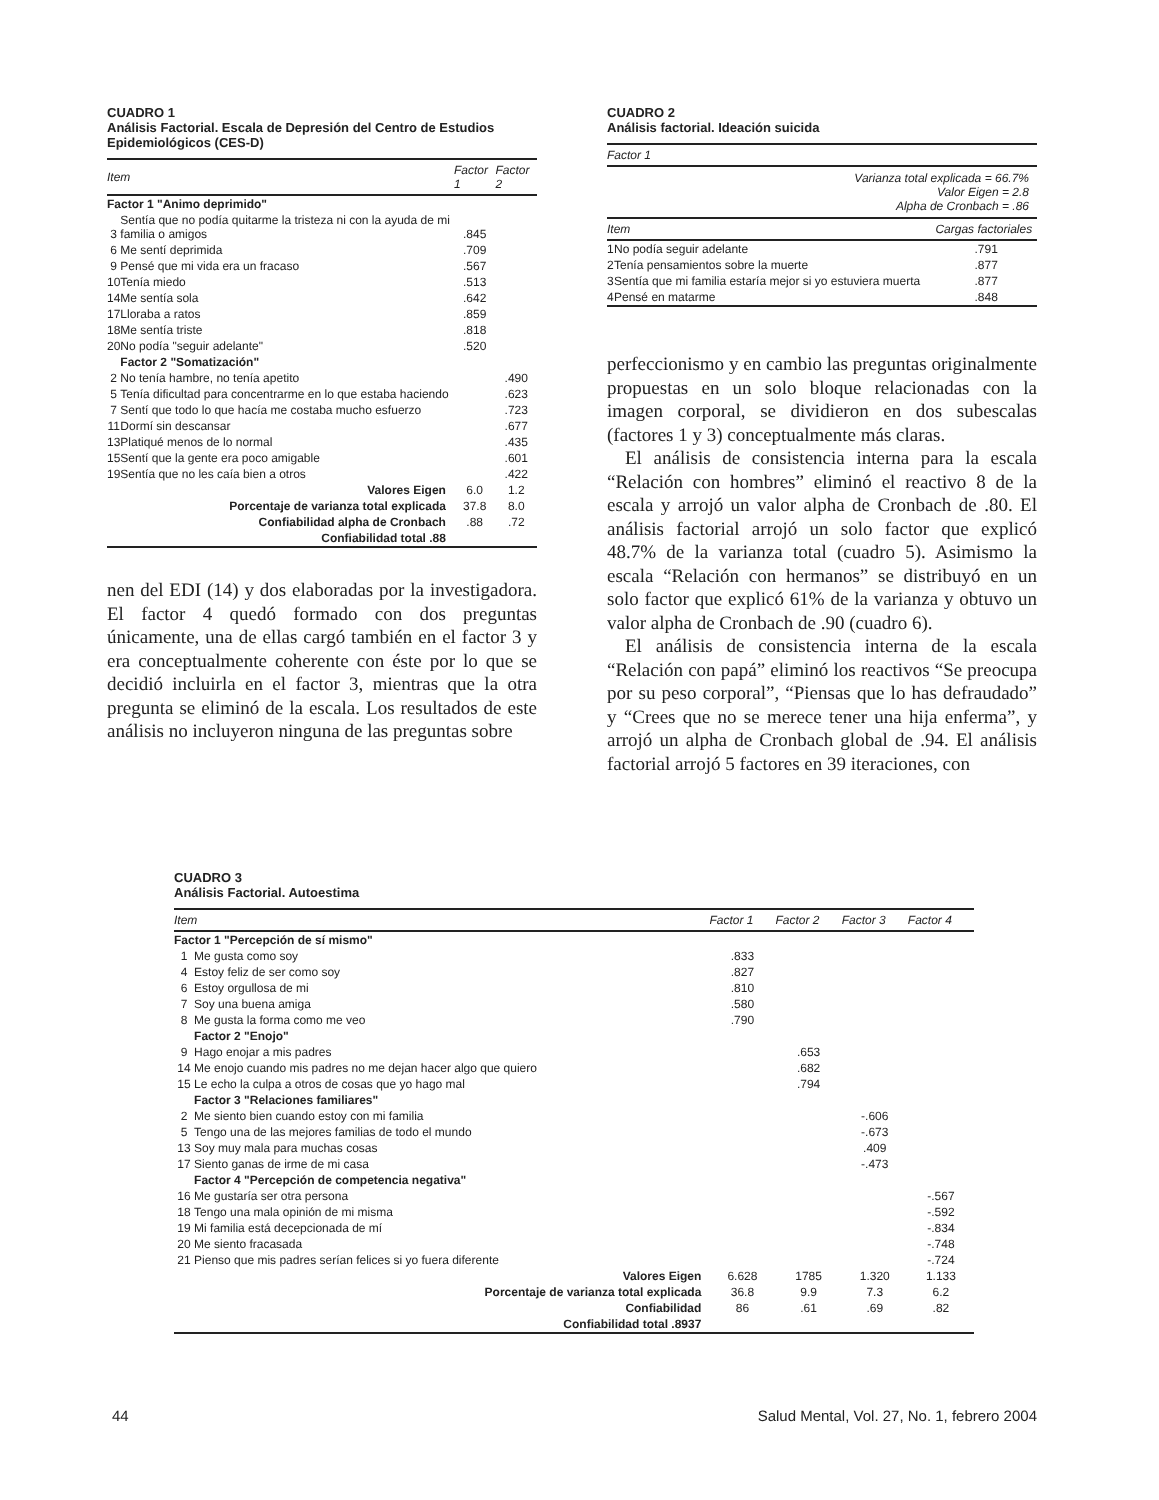CUADRO 1
Análisis Factorial. Escala de Depresión del Centro de Estudios Epidemiológicos (CES-D)
| Item | | Factor 1 | Factor 2 |
| --- | --- | --- | --- |
| Factor 1 "Animo deprimido" | | | |
| 3 | Sentía que no podía quitarme la tristeza ni con la ayuda de mi familia o amigos | .845 | |
| 6 | Me sentí deprimida | .709 | |
| 9 | Pensé que mi vida era un fracaso | .567 | |
| 10 | Tenía miedo | .513 | |
| 14 | Me sentía sola | .642 | |
| 17 | Lloraba a ratos | .859 | |
| 18 | Me sentía triste | .818 | |
| 20 | No podía "seguir adelante" | .520 | |
| | Factor 2 "Somatización" | | |
| 2 | No tenía hambre, no tenía apetito | | .490 |
| 5 | Tenía dificultad para concentrarme en lo que estaba haciendo | | .623 |
| 7 | Sentí que todo lo que hacía me costaba mucho esfuerzo | | .723 |
| 11 | Dormí sin descansar | | .677 |
| 13 | Platiqué menos de lo normal | | .435 |
| 15 | Sentí que la gente era poco amigable | | .601 |
| 19 | Sentía que no les caía bien a otros | | .422 |
| Valores Eigen | | 6.0 | 1.2 |
| Porcentaje de varianza total explicada | | 37.8 | 8.0 |
| Confiabilidad alpha de Cronbach | | .88 | .72 |
| Confiabilidad total .88 | | | |
nen del EDI (14) y dos elaboradas por la investigadora. El factor 4 quedó formado con dos preguntas únicamente, una de ellas cargó también en el factor 3 y era conceptualmente coherente con éste por lo que se decidió incluirla en el factor 3, mientras que la otra pregunta se eliminó de la escala. Los resultados de este análisis no incluyeron ninguna de las preguntas sobre
CUADRO 2
Análisis factorial. Ideación suicida
| Factor 1 | | |
| --- | --- | --- |
| Varianza total explicada = 66.7% Valor Eigen = 2.8 Alpha de Cronbach = .86 | | |
| Item | | Cargas factoriales |
| 1 | No podía seguir adelante | .791 |
| 2 | Tenía pensamientos sobre la muerte | .877 |
| 3 | Sentía que mi familia estaría mejor si yo estuviera muerta | .877 |
| 4 | Pensé en matarme | .848 |
perfeccionismo y en cambio las preguntas originalmente propuestas en un solo bloque relacionadas con la imagen corporal, se dividieron en dos subescalas (factores 1 y 3) conceptualmente más claras.
El análisis de consistencia interna para la escala “Relación con hombres” eliminó el reactivo 8 de la escala y arrojó un valor alpha de Cronbach de .80. El análisis factorial arrojó un solo factor que explicó 48.7% de la varianza total (cuadro 5). Asimismo la escala “Relación con hermanos” se distribuyó en un solo factor que explicó 61% de la varianza y obtuvo un valor alpha de Cronbach de .90 (cuadro 6).
El análisis de consistencia interna de la escala “Relación con papá” eliminó los reactivos “Se preocupa por su peso corporal”, “Piensas que lo has defraudado” y “Crees que no se merece tener una hija enferma”, y arrojó un alpha de Cronbach global de .94. El análisis factorial arrojó 5 factores en 39 iteraciones, con
CUADRO 3
Análisis Factorial. Autoestima
| Item | | Factor 1 | Factor 2 | Factor 3 | Factor 4 |
| --- | --- | --- | --- | --- | --- |
| Factor 1 "Percepción de sí mismo" | | | | | |
| 1 | Me gusta como soy | .833 | | | |
| 4 | Estoy feliz de ser como soy | .827 | | | |
| 6 | Estoy orgullosa de mi | .810 | | | |
| 7 | Soy una buena amiga | .580 | | | |
| 8 | Me gusta la forma como me veo | .790 | | | |
| | Factor 2 "Enojo" | | | | |
| 9 | Hago enojar a mis padres | | .653 | | |
| 14 | Me enojo cuando mis padres no me dejan hacer algo que quiero | | .682 | | |
| 15 | Le echo la culpa a otros de cosas que yo hago mal | | .794 | | |
| | Factor 3 "Relaciones familiares" | | | | |
| 2 | Me siento bien cuando estoy con mi familia | | | -.606 | |
| 5 | Tengo una de las mejores familias de todo el mundo | | | -.673 | |
| 13 | Soy muy mala para muchas cosas | | | .409 | |
| 17 | Siento ganas de irme de mi casa | | | -.473 | |
| | Factor 4 "Percepción de competencia negativa" | | | | |
| 16 | Me gustaría ser otra persona | | | | -.567 |
| 18 | Tengo una mala opinión de mi misma | | | | -.592 |
| 19 | Mi familia está decepcionada de mí | | | | -.834 |
| 20 | Me siento fracasada | | | | -.748 |
| 21 | Pienso que mis padres serían felices si yo fuera diferente | | | | -.724 |
| Valores Eigen | | 6.628 | 1785 | 1.320 | 1.133 |
| Porcentaje de varianza total explicada | | 36.8 | 9.9 | 7.3 | 6.2 |
| Confiabilidad | | 86 | .61 | .69 | .82 |
| Confiabilidad total .8937 | | | | | |
44 Salud Mental, Vol. 27, No. 1, febrero 2004